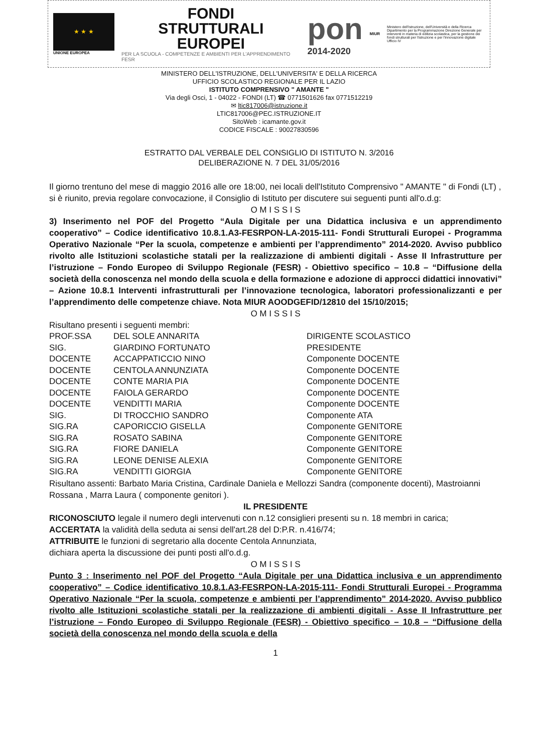★ ★ ★
UNIONE EUROPEA
FONDI
STRUTTURALI
EUROPEI
PER LA SCUOLA - COMPETENZE E AMBIENTI PER L'APPRENDIMENTO FESR
pon
2014-2020
MIUR
Ministero dell'Istruzione, dell'Università e della Ricerca Dipartimento per la Programmazione Direzione Generale per interventi in materia di edilizia scolastica, per la gestione dei fondi strutturali per l'istruzione e per l'innovazione digitale Ufficio IV
MINISTERO DELL'ISTRUZIONE, DELL'UNIVERSITA' E DELLA RICERCA
UFFICIO SCOLASTICO REGIONALE PER IL LAZIO
ISTITUTO COMPRENSIVO " AMANTE "
Via degli Osci, 1 - 04022 - FONDI (LT) ☎ 0771501626 fax 0771512219
✉ ltic817006@istruzione.it
LTIC817006@PEC.ISTRUZIONE.IT
SitoWeb : icamante.gov.it
CODICE FISCALE : 90027830596
ESTRATTO DAL VERBALE DEL CONSIGLIO DI ISTITUTO N. 3/2016
DELIBERAZIONE N. 7 DEL 31/05/2016
Il giorno trentuno del mese di maggio 2016 alle ore 18:00, nei locali dell'Istituto Comprensivo " AMANTE " di Fondi (LT) , si è riunito, previa regolare convocazione, il Consiglio di Istituto per discutere sui seguenti punti all'o.d.g:
O M I S S I S
3) Inserimento nel POF del Progetto “Aula Digitale per una Didattica inclusiva e un apprendimento cooperativo” – Codice identificativo 10.8.1.A3-FESRPON-LA-2015-111- Fondi Strutturali Europei - Programma Operativo Nazionale “Per la scuola, competenze e ambienti per l’apprendimento” 2014-2020. Avviso pubblico rivolto alle Istituzioni scolastiche statali per la realizzazione di ambienti digitali - Asse II Infrastrutture per l’istruzione – Fondo Europeo di Sviluppo Regionale (FESR) - Obiettivo specifico – 10.8 – “Diffusione della società della conoscenza nel mondo della scuola e della formazione e adozione di approcci didattici innovativi” – Azione 10.8.1 Interventi infrastrutturali per l’innovazione tecnologica, laboratori professionalizzanti e per l’apprendimento delle competenze chiave. Nota MIUR AOODGEFID/12810 del 15/10/2015;
O M I S S I S
Risultano presenti i seguenti membri:
| PROF.SSA | DEL SOLE ANNARITA | DIRIGENTE SCOLASTICO |
| SIG. | GIARDINO FORTUNATO | PRESIDENTE |
| DOCENTE | ACCAPPATICCIO NINO | Componente DOCENTE |
| DOCENTE | CENTOLA ANNUNZIATA | Componente DOCENTE |
| DOCENTE | CONTE MARIA PIA | Componente DOCENTE |
| DOCENTE | FAIOLA GERARDO | Componente DOCENTE |
| DOCENTE | VENDITTI MARIA | Componente DOCENTE |
| SIG. | DI TROCCHIO SANDRO | Componente ATA |
| SIG.RA | CAPORICCIO GISELLA | Componente GENITORE |
| SIG.RA | ROSATO SABINA | Componente GENITORE |
| SIG.RA | FIORE DANIELA | Componente GENITORE |
| SIG.RA | LEONE DENISE ALEXIA | Componente GENITORE |
| SIG.RA | VENDITTI GIORGIA | Componente GENITORE |
Risultano assenti: Barbato Maria Cristina, Cardinale Daniela e Mellozzi Sandra (componente docenti), Mastroianni Rossana , Marra Laura ( componente genitori ).
IL PRESIDENTE
RICONOSCIUTO legale il numero degli intervenuti con n.12 consiglieri presenti su n. 18 membri in carica;
ACCERTATA la validità della seduta ai sensi dell'art.28 del D:P.R. n.416/74;
ATTRIBUITE le funzioni di segretario alla docente Centola Annunziata,
dichiara aperta la discussione dei punti posti all'o.d.g.
O M I S S I S
Punto 3 : Inserimento nel POF del Progetto “Aula Digitale per una Didattica inclusiva e un apprendimento cooperativo” – Codice identificativo 10.8.1.A3-FESRPON-LA-2015-111- Fondi Strutturali Europei - Programma Operativo Nazionale “Per la scuola, competenze e ambienti per l’apprendimento” 2014-2020. Avviso pubblico rivolto alle Istituzioni scolastiche statali per la realizzazione di ambienti digitali - Asse II Infrastrutture per l’istruzione – Fondo Europeo di Sviluppo Regionale (FESR) - Obiettivo specifico – 10.8 – “Diffusione della società della conoscenza nel mondo della scuola e della
1